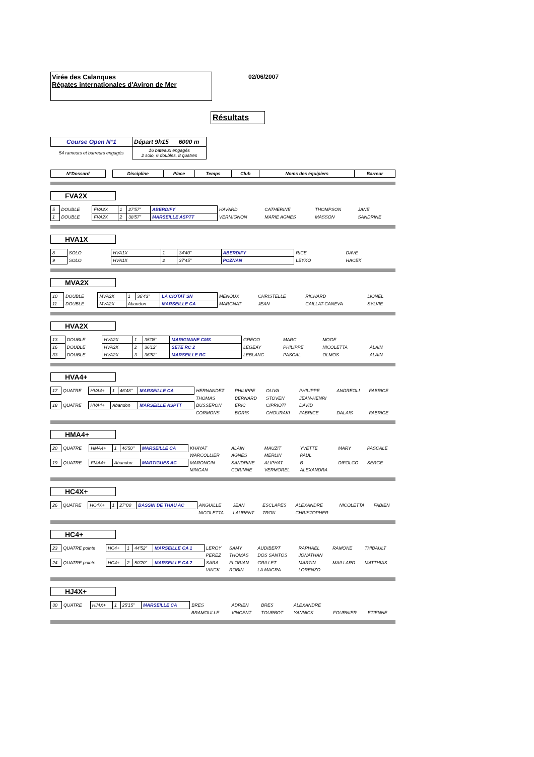Virée des Calanques
Régates internationales d'Aviron de Mer
02/06/2007
Résultats
| Course Open N°1 | Départ 9h15 6000 m |
| 54 rameurs et barreurs engagés | 16 bateaux engagés 2 solo, 6 doubles, 8 quatres |
| N°Dossard | | Discipline | Place | Temps | Club | Noms des équipiers | Barreur |
| --- | --- | --- | --- | --- | --- | --- | --- |
FVA2X
| 5 | DOUBLE | FVA2X | 1 | 27'57" | ABERDIFY | HAVARD | CATHERINE | THOMPSON | JANE |
| 1 | DOUBLE | FVA2X | 2 | 38'57" | MARSEILLE ASPTT | VERMIGNON | MARIE AGNES | MASSON | SANDRINE |
HVA1X
| 8 | SOLO | HVA1X | 1 | 34'40" | ABERDIFY | RICE | DAVE |
| 9 | SOLO | HVA1X | 2 | 37'45" | POZNAN | LEYKO | HACEK |
MVA2X
| 10 | DOUBLE | MVA2X | 1 | 36'43" | LA CIOTAT SN | MENOUX | CHRISTELLE | RICHARD | LIONEL |
| 11 | DOUBLE | MVA2X | Abandon | | MARSEILLE CA | MARGNAT | JEAN | CAILLAT-CANEVA | SYLVIE |
HVA2X
| 13 | DOUBLE | HVA2X | 1 | 35'05" | MARIGNANE CMS | GRECO | MARC | MOGE | |
| 16 | DOUBLE | HVA2X | 2 | 36'12" | SETE RC 2 | LEGEAY | PHILIPPE | NICOLETTA | ALAIN |
| 33 | DOUBLE | HVA2X | 3 | 36'52" | MARSEILLE RC | LEBLANC | PASCAL | OLMOS | ALAIN |
HVA4+
| 17 | QUATRE | HVA4+ | 1 | 46'48" | MARSEILLE CA | HERNANDEZ | PHILIPPE | OLIVA | PHILIPPE | ANDREOLI | FABRICE |
| | | | | | | THOMAS | BERNARD | STOVEN | JEAN-HENRI | | |
| 18 | QUATRE | HVA4+ | Abandon | | MARSEILLE ASPTT | BUSSERON | ERIC | CIPRIOTI | DAVID | | |
| | | | | | | CORMONS | BORIS | CHOURAKI | FABRICE | DALAIS | FABRICE |
HMA4+
| 20 | QUATRE | HMA4+ | 1 | 46'50" | MARSEILLE CA | KHAYAT | ALAIN | MAUZIT | YVETTE | MARY | PASCALE |
| | | | | | | WARCOLLIER | AGNES | MERLIN | PAUL | | |
| 19 | QUATRE | FMA4+ | Abandon | | MARTIGUES AC | MARONGIN | SANDRINE | ALIPHAT | B | DIFOLCO | SERGE |
| | | | | | | MINGAN | CORINNE | VERMOREL | ALEXANDRA | | |
HC4X+
| 26 | QUATRE | HC4X+ | 1 | 27"00 | BASSIN DE THAU AC | ANGUILLE | JEAN | ESCLAPES | ALEXANDRE | NICOLETTA | FABIEN |
| | | | | | | NICOLETTA | LAURENT | TRON | CHRISTOPHER | | |
HC4+
| 23 | QUATRE pointe | HC4+ | 1 | 44'52" | MARSEILLE CA 1 | LEROY | SAMY | AUDIBERT | RAPHAEL | RAMONE | THIBAULT |
| | | | | | | PEREZ | THOMAS | DOS SANTOS | JONATHAN | | |
| 24 | QUATRE pointe | HC4+ | 2 | 50'20" | MARSEILLE CA 2 | SARA | FLORIAN | GRILLET | MARTIN | MAILLARD | MATTHIAS |
| | | | | | | VINCK | ROBIN | LA MAGRA | LORENZO | | |
HJ4X+
| 30 | QUATRE | HJ4X+ | 1 | 25'15" | MARSEILLE CA | BRES | ADRIEN | BRES | ALEXANDRE | | |
| | | | | | | BRAMOULLE | VINCENT | TOURBOT | YANNICK | FOURNIER | ETIENNE |